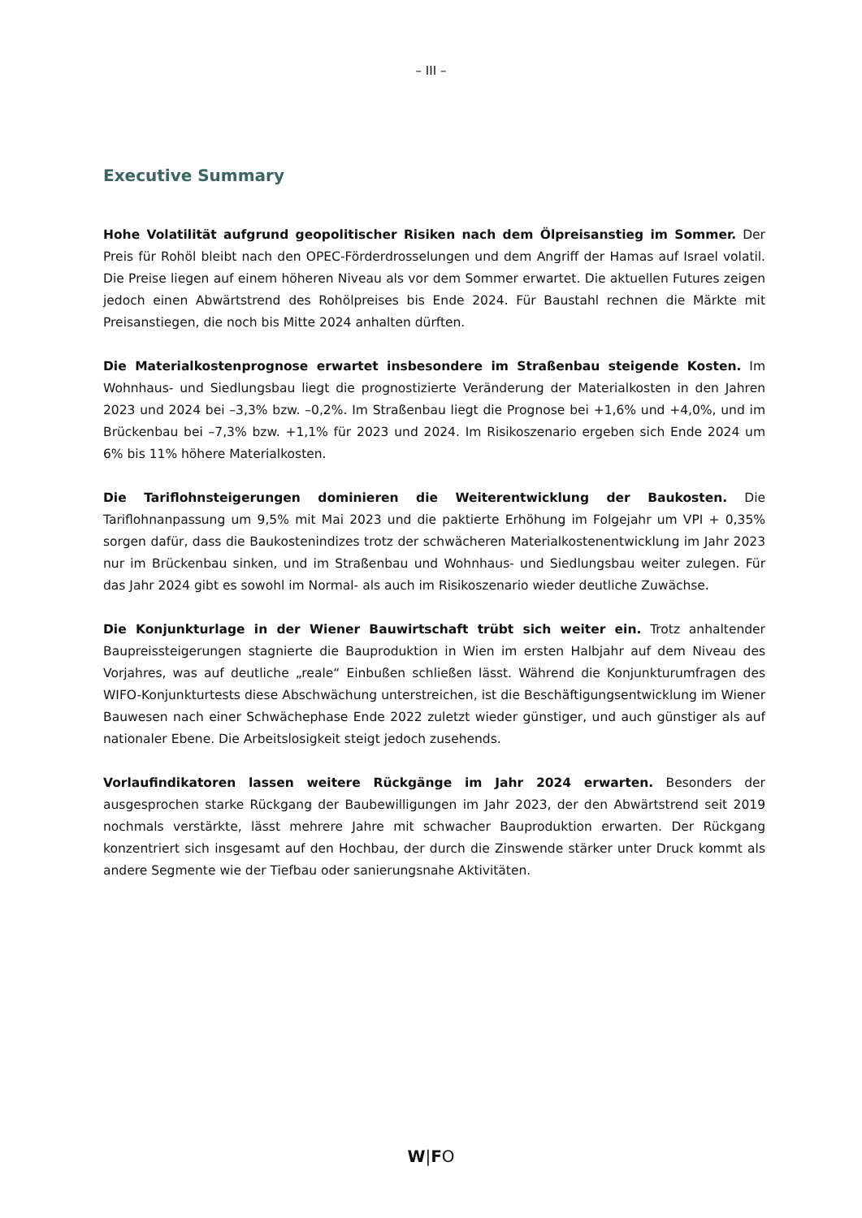– III –
Executive Summary
Hohe Volatilität aufgrund geopolitischer Risiken nach dem Ölpreisanstieg im Sommer. Der Preis für Rohöl bleibt nach den OPEC-Förderdrosselungen und dem Angriff der Hamas auf Israel volatil. Die Preise liegen auf einem höheren Niveau als vor dem Sommer erwartet. Die aktuellen Futures zeigen jedoch einen Abwärtstrend des Rohölpreises bis Ende 2024. Für Baustahl rechnen die Märkte mit Preisanstiegen, die noch bis Mitte 2024 anhalten dürften.
Die Materialkostenprognose erwartet insbesondere im Straßenbau steigende Kosten. Im Wohnhaus- und Siedlungsbau liegt die prognostizierte Veränderung der Materialkosten in den Jahren 2023 und 2024 bei –3,3% bzw. –0,2%. Im Straßenbau liegt die Prognose bei +1,6% und +4,0%, und im Brückenbau bei –7,3% bzw. +1,1% für 2023 und 2024. Im Risikoszenario ergeben sich Ende 2024 um 6% bis 11% höhere Materialkosten.
Die Tariflohnsteigerungen dominieren die Weiterentwicklung der Baukosten. Die Tariflohnanpassung um 9,5% mit Mai 2023 und die paktierte Erhöhung im Folgejahr um VPI + 0,35% sorgen dafür, dass die Baukostenindizes trotz der schwächeren Materialkostenentwicklung im Jahr 2023 nur im Brückenbau sinken, und im Straßenbau und Wohnhaus- und Siedlungsbau weiter zulegen. Für das Jahr 2024 gibt es sowohl im Normal- als auch im Risikoszenario wieder deutliche Zuwächse.
Die Konjunkturlage in der Wiener Bauwirtschaft trübt sich weiter ein. Trotz anhaltender Baupreissteigerungen stagnierte die Bauproduktion in Wien im ersten Halbjahr auf dem Niveau des Vorjahres, was auf deutliche „reale“ Einbußen schließen lässt. Während die Konjunkturumfragen des WIFO-Konjunkturtests diese Abschwächung unterstreichen, ist die Beschäftigungsentwicklung im Wiener Bauwesen nach einer Schwächephase Ende 2022 zuletzt wieder günstiger, und auch günstiger als auf nationaler Ebene. Die Arbeitslosigkeit steigt jedoch zusehends.
Vorlaufindikatoren lassen weitere Rückgänge im Jahr 2024 erwarten. Besonders der ausgesprochen starke Rückgang der Baubewilligungen im Jahr 2023, der den Abwärtstrend seit 2019 nochmals verstärkte, lässt mehrere Jahre mit schwacher Bauproduktion erwarten. Der Rückgang konzentriert sich insgesamt auf den Hochbau, der durch die Zinswende stärker unter Druck kommt als andere Segmente wie der Tiefbau oder sanierungsnahe Aktivitäten.
W|FO